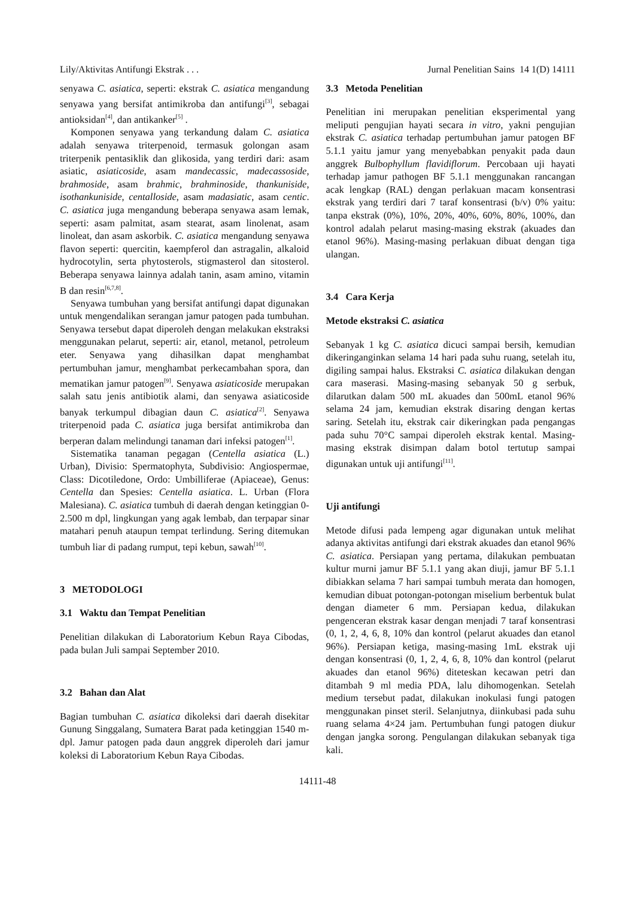Lily/Aktivitas Antifungi Ekstrak . . . Jurnal Penelitian Sains 14 1(D) 14111
senyawa C. asiatica, seperti: ekstrak C. asiatica mengandung senyawa yang bersifat antimikroba dan antifungi<sup>[3]</sup>, sebagai antioksidan<sup>[4]</sup>, dan antikanker<sup>[5]</sup> .
Komponen senyawa yang terkandung dalam C. asiatica adalah senyawa triterpenoid, termasuk golongan asam triterpenik pentasiklik dan glikosida, yang terdiri dari: asam asiatic, asiaticoside, asam mandecassic, madecassoside, brahmoside, asam brahmic, brahminoside, thankuniside, isothankuniside, centalloside, asam madasiatic, asam centic. C. asiatica juga mengandung beberapa senyawa asam lemak, seperti: asam palmitat, asam stearat, asam linolenat, asam linoleat, dan asam askorbik. C. asiatica mengandung senyawa flavon seperti: quercitin, kaempferol dan astragalin, alkaloid hydrocotylin, serta phytosterols, stigmasterol dan sitosterol. Beberapa senyawa lainnya adalah tanin, asam amino, vitamin B dan resin<sup>[6,7,8]</sup>.
Senyawa tumbuhan yang bersifat antifungi dapat digunakan untuk mengendalikan serangan jamur patogen pada tumbuhan. Senyawa tersebut dapat diperoleh dengan melakukan ekstraksi menggunakan pelarut, seperti: air, etanol, metanol, petroleum eter. Senyawa yang dihasilkan dapat menghambat pertumbuhan jamur, menghambat perkecambahan spora, dan mematikan jamur patogen<sup>[9]</sup>. Senyawa asiaticoside merupakan salah satu jenis antibiotik alami, dan senyawa asiaticoside banyak terkumpul dibagian daun C. asiatica<sup>[2]</sup>. Senyawa triterpenoid pada C. asiatica juga bersifat antimikroba dan berperan dalam melindungi tanaman dari infeksi patogen<sup>[1]</sup>.
Sistematika tanaman pegagan (Centella asiatica (L.) Urban), Divisio: Spermatophyta, Subdivisio: Angiospermae, Class: Dicotiledone, Ordo: Umbilliferae (Apiaceae), Genus: Centella dan Spesies: Centella asiatica. L. Urban (Flora Malesiana). C. asiatica tumbuh di daerah dengan ketinggian 0-2.500 m dpl, lingkungan yang agak lembab, dan terpapar sinar matahari penuh ataupun tempat terlindung. Sering ditemukan tumbuh liar di padang rumput, tepi kebun, sawah<sup>[10]</sup>.
3 METODOLOGI
3.1 Waktu dan Tempat Penelitian
Penelitian dilakukan di Laboratorium Kebun Raya Cibodas, pada bulan Juli sampai September 2010.
3.2 Bahan dan Alat
Bagian tumbuhan C. asiatica dikoleksi dari daerah disekitar Gunung Singgalang, Sumatera Barat pada ketinggian 1540 m-dpl. Jamur patogen pada daun anggrek diperoleh dari jamur koleksi di Laboratorium Kebun Raya Cibodas.
3.3 Metoda Penelitian
Penelitian ini merupakan penelitian eksperimental yang meliputi pengujian hayati secara in vitro, yakni pengujian ekstrak C. asiatica terhadap pertumbuhan jamur patogen BF 5.1.1 yaitu jamur yang menyebabkan penyakit pada daun anggrek Bulbophyllum flavidiflorum. Percobaan uji hayati terhadap jamur pathogen BF 5.1.1 menggunakan rancangan acak lengkap (RAL) dengan perlakuan macam konsentrasi ekstrak yang terdiri dari 7 taraf konsentrasi (b/v) 0% yaitu: tanpa ekstrak (0%), 10%, 20%, 40%, 60%, 80%, 100%, dan kontrol adalah pelarut masing-masing ekstrak (akuades dan etanol 96%). Masing-masing perlakuan dibuat dengan tiga ulangan.
3.4 Cara Kerja
Metode ekstraksi C. asiatica
Sebanyak 1 kg C. asiatica dicuci sampai bersih, kemudian dikeringanginkan selama 14 hari pada suhu ruang, setelah itu, digiling sampai halus. Ekstraksi C. asiatica dilakukan dengan cara maserasi. Masing-masing sebanyak 50 g serbuk, dilarutkan dalam 500 mL akuades dan 500mL etanol 96% selama 24 jam, kemudian ekstrak disaring dengan kertas saring. Setelah itu, ekstrak cair dikeringkan pada pengangas pada suhu 70°C sampai diperoleh ekstrak kental. Masing-masing ekstrak disimpan dalam botol tertutup sampai digunakan untuk uji antifungi<sup>[11]</sup>.
Uji antifungi
Metode difusi pada lempeng agar digunakan untuk melihat adanya aktivitas antifungi dari ekstrak akuades dan etanol 96% C. asiatica. Persiapan yang pertama, dilakukan pembuatan kultur murni jamur BF 5.1.1 yang akan diuji, jamur BF 5.1.1 dibiakkan selama 7 hari sampai tumbuh merata dan homogen, kemudian dibuat potongan-potongan miselium berbentuk bulat dengan diameter 6 mm. Persiapan kedua, dilakukan pengenceran ekstrak kasar dengan menjadi 7 taraf konsentrasi (0, 1, 2, 4, 6, 8, 10% dan kontrol (pelarut akuades dan etanol 96%). Persiapan ketiga, masing-masing 1mL ekstrak uji dengan konsentrasi (0, 1, 2, 4, 6, 8, 10% dan kontrol (pelarut akuades dan etanol 96%) diteteskan kecawan petri dan ditambah 9 ml media PDA, lalu dihomogenkan. Setelah medium tersebut padat, dilakukan inokulasi fungi patogen menggunakan pinset steril. Selanjutnya, diinkubasi pada suhu ruang selama 4×24 jam. Pertumbuhan fungi patogen diukur dengan jangka sorong. Pengulangan dilakukan sebanyak tiga kali.
14111-48